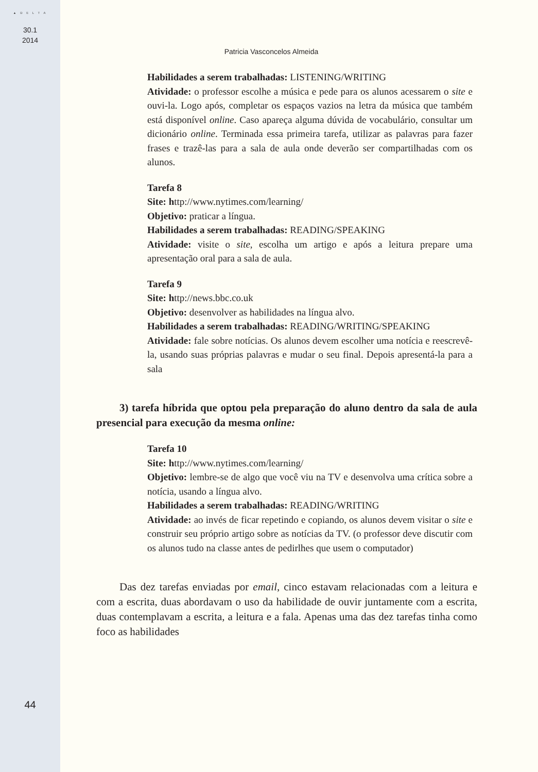▲ D E L T A
30.1
2014
44
Patricia Vasconcelos Almeida
Habilidades a serem trabalhadas: LISTENING/WRITING
Atividade: o professor escolhe a música e pede para os alunos acessarem o site e ouvi-la. Logo após, completar os espaços vazios na letra da música que também está disponível online. Caso apareça alguma dúvida de vocabulário, consultar um dicionário online. Terminada essa primeira tarefa, utilizar as palavras para fazer frases e trazê-las para a sala de aula onde deverão ser compartilhadas com os alunos.
Tarefa 8
Site: http://www.nytimes.com/learning/
Objetivo: praticar a língua.
Habilidades a serem trabalhadas: READING/SPEAKING
Atividade: visite o site, escolha um artigo e após a leitura prepare uma apresentação oral para a sala de aula.
Tarefa 9
Site: http://news.bbc.co.uk
Objetivo: desenvolver as habilidades na língua alvo.
Habilidades a serem trabalhadas: READING/WRITING/SPEAKING
Atividade: fale sobre notícias. Os alunos devem escolher uma notícia e reescrevê-la, usando suas próprias palavras e mudar o seu final. Depois apresentá-la para a sala
3) tarefa híbrida que optou pela preparação do aluno dentro da sala de aula presencial para execução da mesma online:
Tarefa 10
Site: http://www.nytimes.com/learning/
Objetivo: lembre-se de algo que você viu na TV e desenvolva uma crítica sobre a notícia, usando a língua alvo.
Habilidades a serem trabalhadas: READING/WRITING
Atividade: ao invés de ficar repetindo e copiando, os alunos devem visitar o site e construir seu próprio artigo sobre as notícias da TV. (o professor deve discutir com os alunos tudo na classe antes de pedirlhes que usem o computador)
Das dez tarefas enviadas por email, cinco estavam relacionadas com a leitura e com a escrita, duas abordavam o uso da habilidade de ouvir juntamente com a escrita, duas contemplavam a escrita, a leitura e a fala. Apenas uma das dez tarefas tinha como foco as habilidades